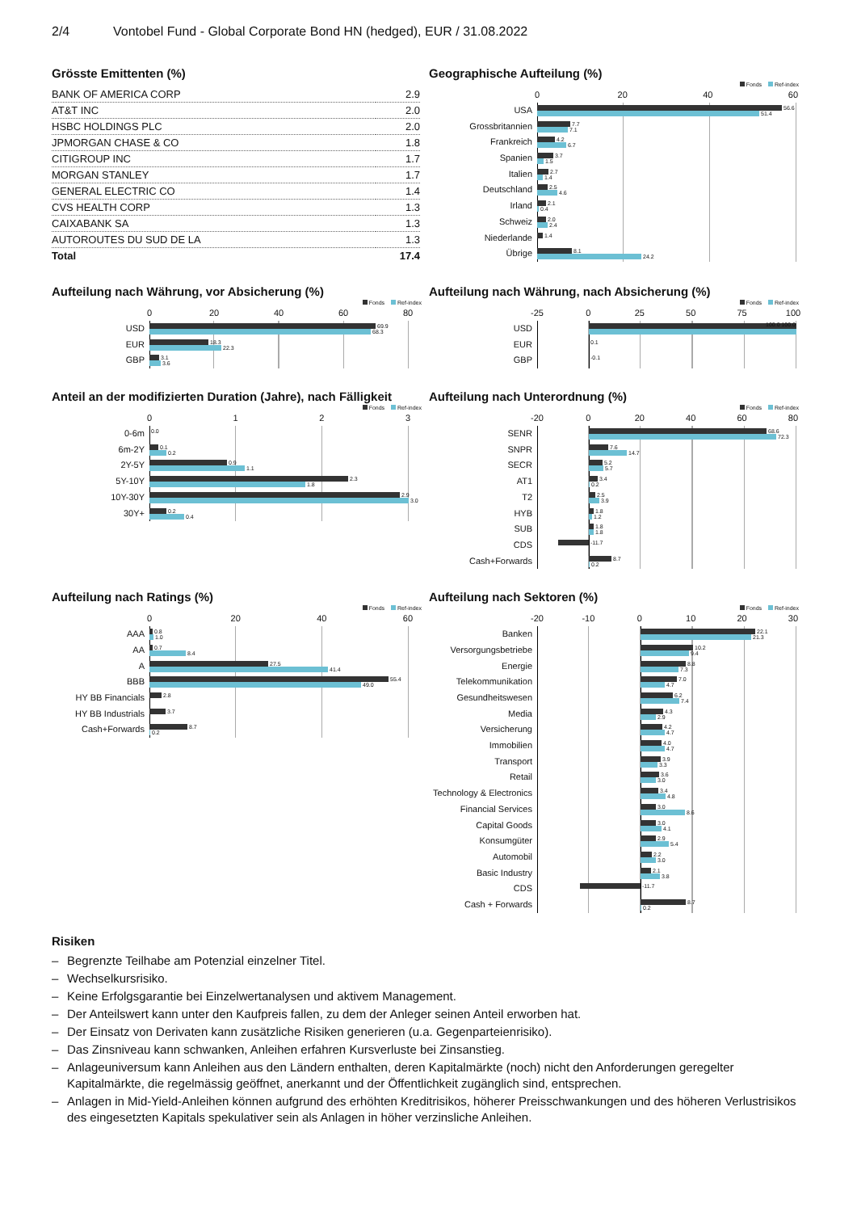2/4 Vontobel Fund - Global Corporate Bond HN (hedged), EUR / 31.08.2022
Grösste Emittenten (%)
| BANK OF AMERICA CORP | 2.9 |
| AT&T INC | 2.0 |
| HSBC HOLDINGS PLC | 2.0 |
| JPMORGAN CHASE & CO | 1.8 |
| CITIGROUP INC | 1.7 |
| MORGAN STANLEY | 1.7 |
| GENERAL ELECTRIC CO | 1.4 |
| CVS HEALTH CORP | 1.3 |
| CAIXABANK SA | 1.3 |
| AUTOROUTES DU SUD DE LA | 1.3 |
| Total | 17.4 |
Geographische Aufteilung (%)
Fonds Ref-index
0 20 40 60
USA
56.6
51.4
Grossbritannien
7.7
7.1
Frankreich
4.2
6.7
Spanien
3.7
1.5
Italien
2.7
1.4
Deutschland
2.5
4.6
Irland
2.1
0.4
Schweiz
2.0
2.4
Niederlande
1.4
Übrige
8.1
24.2
Aufteilung nach Währung, vor Absicherung (%)
Fonds Ref-index
0 20 40 60 80
USD
69.9
68.3
EUR
18.3
22.3
GBP
3.1
3.6
Aufteilung nach Währung, nach Absicherung (%)
Fonds Ref-index
-25 0 25 50 75 100
USD
100.0 100.0
EUR
0.1
GBP
-0.1
Anteil an der modifizierten Duration (Jahre), nach Fälligkeit
Fonds Ref-index
0123
0-6m
0.0
6m-2Y
0.1
0.2
2Y-5Y
0.9
1.1
5Y-10Y
2.3
1.8
10Y-30Y
2.9
3.0
30Y+
0.2
0.4
Aufteilung nach Unterordnung (%)
Fonds Ref-index
-20 0 20 40 60 80
SENR
68.6
72.3
SNPR
7.6
14.7
SECR
5.2
5.7
AT1
3.4
0.2
T2
2.5
3.9
HYB
1.8
1.2
SUB
1.8
1.8
CDS
-11.7
Cash+Forwards
8.7
0.2
Aufteilung nach Ratings (%)
Fonds Ref-index
0 20 40 60
AAA
0.8
1.0
AA
0.7
8.4
A
27.5
41.4
BBB
55.4
49.0
HY BB Financials
2.8
HY BB Industrials
3.7
Cash+Forwards
8.7
0.2
Aufteilung nach Sektoren (%)
Fonds Ref-index
-20 -10 0 10 20 30
Banken
22.1
21.3
Versorgungsbetriebe
10.2
9.4
Energie
8.8
7.3
Telekommunikation
7.0
4.7
Gesundheitswesen
6.2
7.4
Media
4.3
2.9
Versicherung
4.2
4.7
Immobilien
4.0
4.7
Transport
3.9
3.3
Retail
3.6
3.0
Technology & Electronics
3.4
4.8
Financial Services
3.0
8.6
Capital Goods
3.0
4.1
Konsumgüter
2.9
5.4
Automobil
2.2
3.0
Basic Industry
2.1
3.8
CDS
-11.7
Cash + Forwards
8.7
0.2
Risiken
– Begrenzte Teilhabe am Potenzial einzelner Titel.
– Wechselkursrisiko.
– Keine Erfolgsgarantie bei Einzelwertanalysen und aktivem Management.
– Der Anteilswert kann unter den Kaufpreis fallen, zu dem der Anleger seinen Anteil erworben hat.
– Der Einsatz von Derivaten kann zusätzliche Risiken generieren (u.a. Gegenparteienrisiko).
– Das Zinsniveau kann schwanken, Anleihen erfahren Kursverluste bei Zinsanstieg.
– Anlageuniversum kann Anleihen aus den Ländern enthalten, deren Kapitalmärkte (noch) nicht den Anforderungen geregelter Kapitalmärkte, die regelmässig geöffnet, anerkannt und der Öffentlichkeit zugänglich sind, entsprechen.
– Anlagen in Mid-Yield-Anleihen können aufgrund des erhöhten Kreditrisikos, höherer Preisschwankungen und des höheren Verlustrisikos des eingesetzten Kapitals spekulativer sein als Anlagen in höher verzinsliche Anleihen.